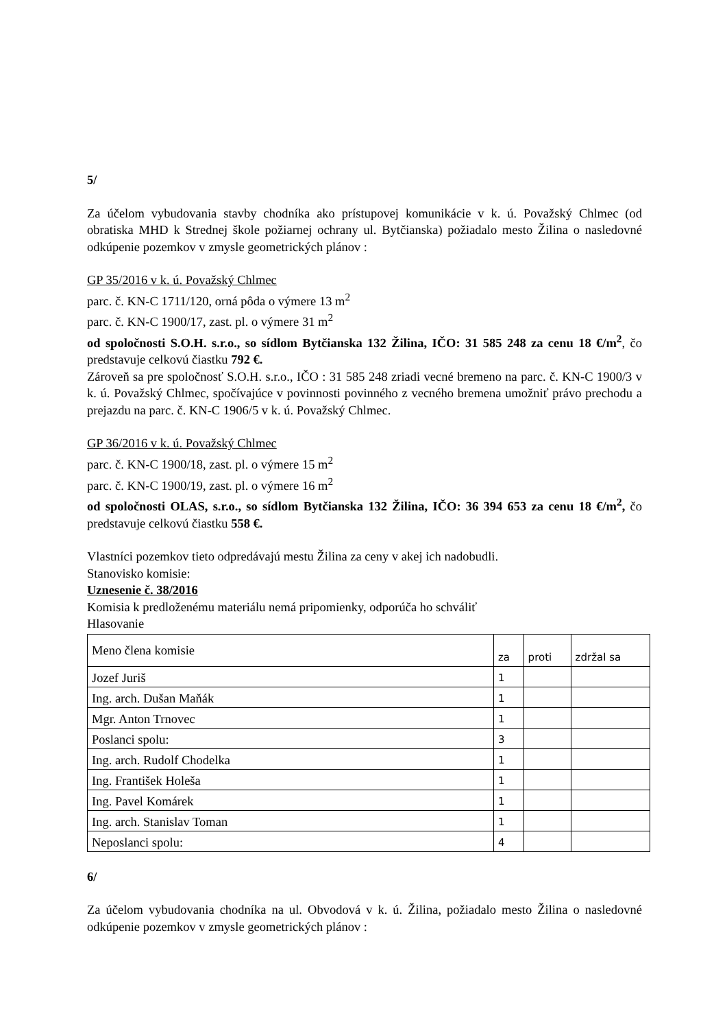5/
Za účelom vybudovania stavby chodníka ako prístupovej komunikácie v k. ú. Považský Chlmec (od obratiska MHD k Strednej škole požiarnej ochrany ul. Bytčianska) požiadalo mesto Žilina o nasledovné odkúpenie pozemkov v zmysle geometrických plánov :
GP 35/2016 v k. ú. Považský Chlmec
parc. č. KN-C 1711/120, orná pôda o výmere 13 m<sup>2</sup>
parc. č. KN-C 1900/17, zast. pl. o výmere 31 m<sup>2</sup>
od spoločnosti S.O.H. s.r.o., so sídlom Bytčianska 132 Žilina, IČO: 31 585 248 za cenu 18 €/m<sup>2</sup>, čo predstavuje celkovú čiastku 792 €.
Zároveň sa pre spoločnosť S.O.H. s.r.o., IČO : 31 585 248 zriadi vecné bremeno na parc. č. KN-C 1900/3 v k. ú. Považský Chlmec, spočívajúce v povinnosti povinného z vecného bremena umožniť právo prechodu a prejazdu na parc. č. KN-C 1906/5 v k. ú. Považský Chlmec.
GP 36/2016 v k. ú. Považský Chlmec
parc. č. KN-C 1900/18, zast. pl. o výmere 15 m<sup>2</sup>
parc. č. KN-C 1900/19, zast. pl. o výmere 16 m<sup>2</sup>
od spoločnosti OLAS, s.r.o., so sídlom Bytčianska 132 Žilina, IČO: 36 394 653 za cenu 18 €/m<sup>2</sup>, čo predstavuje celkovú čiastku 558 €.
Vlastníci pozemkov tieto odpredávajú mestu Žilina za ceny v akej ich nadobudli.
Stanovisko komisie:
Uznesenie č. 38/2016
Komisia k predloženému materiálu nemá pripomienky, odporúča ho schváliť
Hlasovanie
| Meno člena komisie | za | proti | zdržal sa |
| Jozef Juriš | 1 | | |
| Ing. arch. Dušan Maňák | 1 | | |
| Mgr. Anton Trnovec | 1 | | |
| Poslanci spolu: | 3 | | |
| Ing. arch. Rudolf Chodelka | 1 | | |
| Ing. František Holeša | 1 | | |
| Ing. Pavel Komárek | 1 | | |
| Ing. arch. Stanislav Toman | 1 | | |
| Neposlanci spolu: | 4 | | |
6/
Za účelom vybudovania chodníka na ul. Obvodová v k. ú. Žilina, požiadalo mesto Žilina o nasledovné odkúpenie pozemkov v zmysle geometrických plánov :